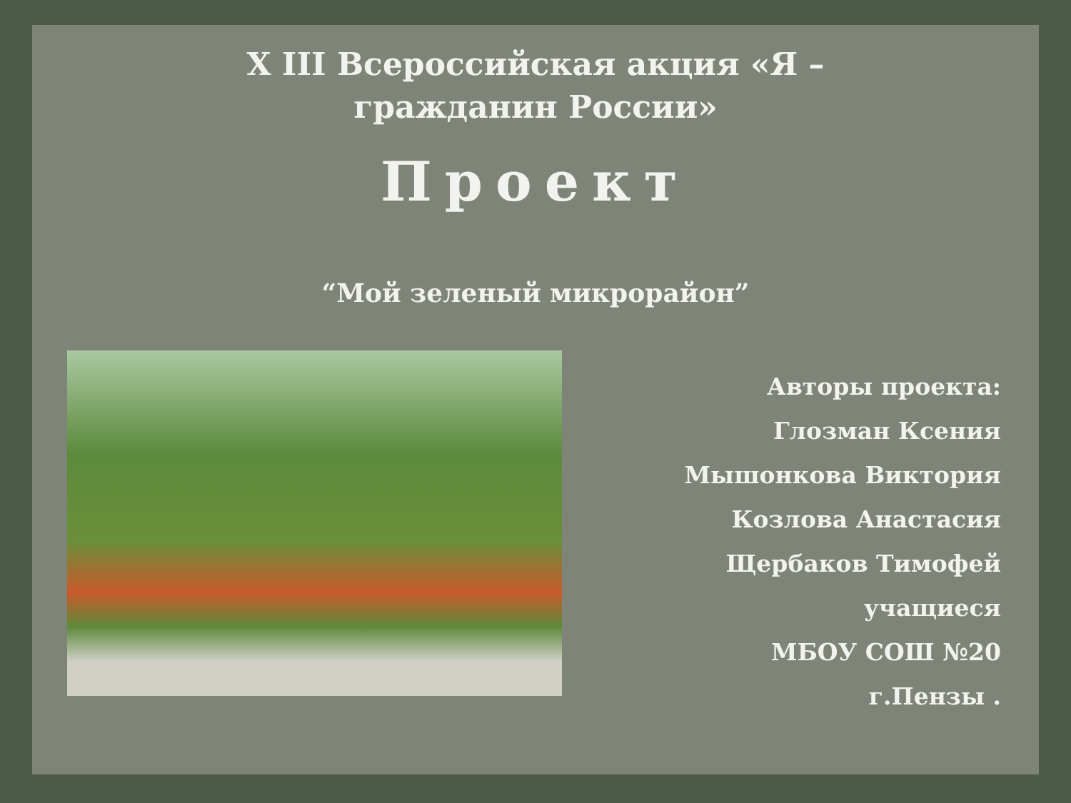X III Всероссийская акция «Я – гражданин России»
Проект
“Мой зеленый микрорайон”
Авторы проекта:
Глозман Ксения
Мышонкова Виктория
Козлова Анастасия
Щербаков Тимофей
учащиеся
МБОУ СОШ №20
г.Пензы .